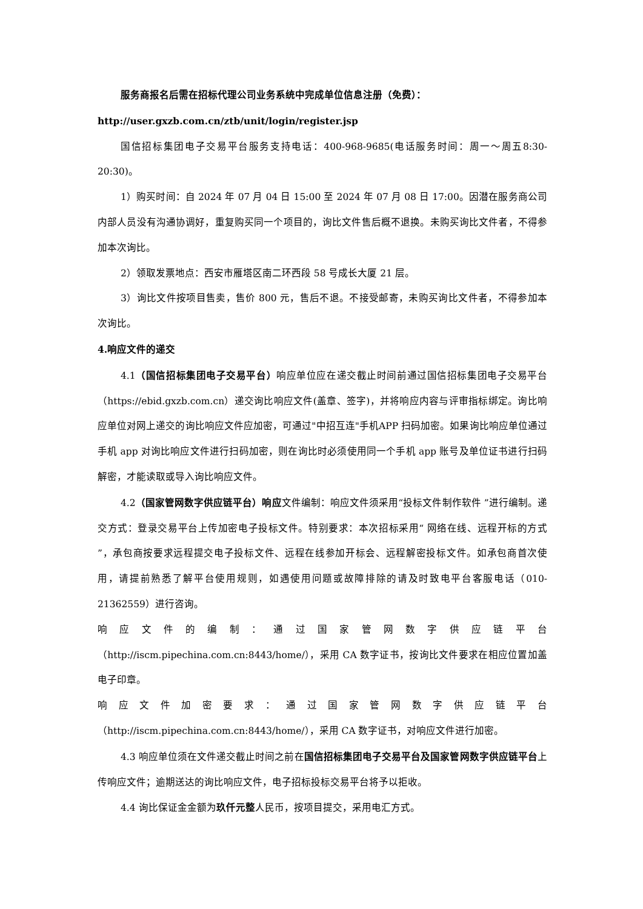服务商报名后需在招标代理公司业务系统中完成单位信息注册（免费）：
http://user.gxzb.com.cn/ztb/unit/login/register.jsp
国信招标集团电子交易平台服务支持电话：400-968-9685(电话服务时间：周一～周五8:30-20:30)。
1）购买时间：自 2024 年 07 月 04 日 15:00 至 2024 年 07 月 08 日 17:00。因潜在服务商公司内部人员没有沟通协调好，重复购买同一个项目的，询比文件售后概不退换。未购买询比文件者，不得参加本次询比。
2）领取发票地点：西安市雁塔区南二环西段 58 号成长大厦 21 层。
3）询比文件按项目售卖，售价 800 元，售后不退。不接受邮寄，未购买询比文件者，不得参加本次询比。
4.响应文件的递交
4.1（国信招标集团电子交易平台）响应单位应在递交截止时间前通过国信招标集团电子交易平台（https://ebid.gxzb.com.cn）递交询比响应文件(盖章、签字)，并将响应内容与评审指标绑定。询比响应单位对网上递交的询比响应文件应加密，可通过"中招互连"手机APP 扫码加密。如果询比响应单位通过手机 app 对询比响应文件进行扫码加密，则在询比时必须使用同一个手机 app 账号及单位证书进行扫码解密，才能读取或导入询比响应文件。
4.2（国家管网数字供应链平台）响应文件编制：响应文件须采用“投标文件制作软件 ”进行编制。递交方式：登录交易平台上传加密电子投标文件。特别要求：本次招标采用“ 网络在线、远程开标的方式 ”，承包商按要求远程提交电子投标文件、远程在线参加开标会、远程解密投标文件。如承包商首次使用，请提前熟悉了解平台使用规则，如遇使用问题或故障排除的请及时致电平台客服电话（010-21362559）进行咨询。
响 应 文 件 的 编 制 ： 通 过 国 家 管 网 数 字 供 应 链 平 台
（http://iscm.pipechina.com.cn:8443/home/），采用 CA 数字证书，按询比文件要求在相应位置加盖电子印章。
响 应 文 件 加 密 要 求 ： 通 过 国 家 管 网 数 字 供 应 链 平 台
（http://iscm.pipechina.com.cn:8443/home/），采用 CA 数字证书，对响应文件进行加密。
4.3 响应单位须在文件递交截止时间之前在国信招标集团电子交易平台及国家管网数字供应链平台上传响应文件；逾期送达的询比响应文件，电子招标投标交易平台将予以拒收。
4.4 询比保证金金额为玖仟元整人民币，按项目提交，采用电汇方式。